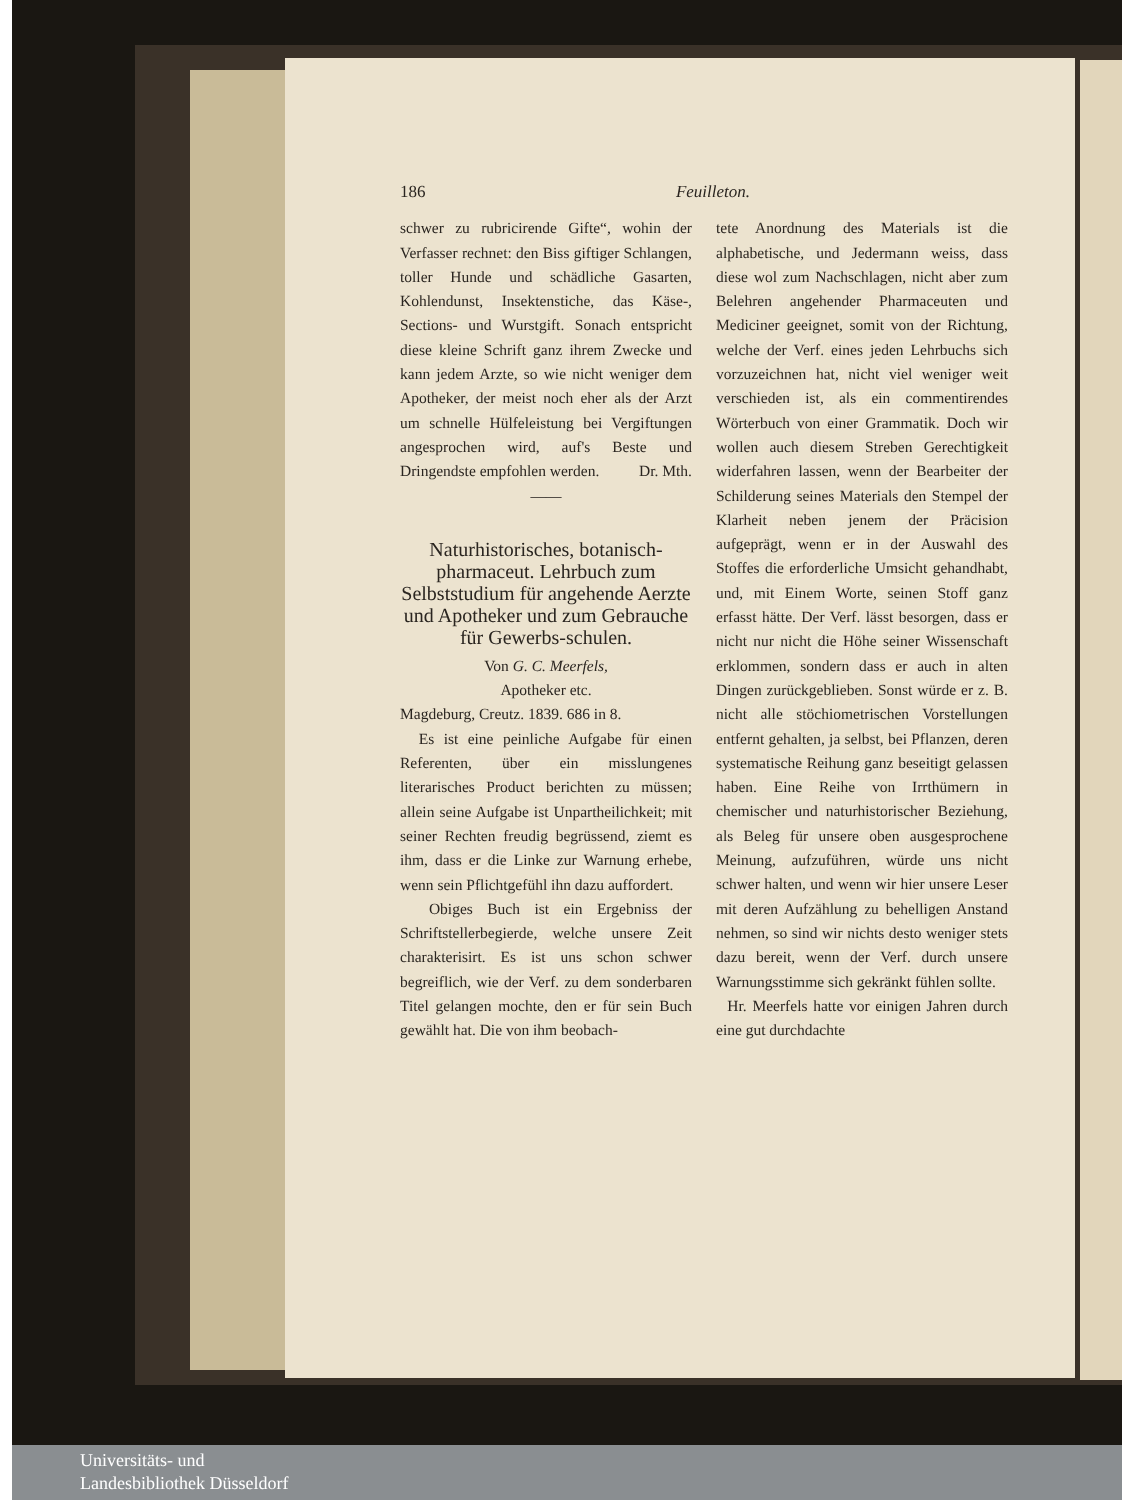186 Feuilleton.
schwer zu rubricirende Gifte“, wohin der Verfasser rechnet: den Biss giftiger Schlangen, toller Hunde und schädliche Gasarten, Kohlendunst, Insektenstiche, das Käse-, Sections- und Wurstgift. Sonach entspricht diese kleine Schrift ganz ihrem Zwecke und kann jedem Arzte, so wie nicht weniger dem Apotheker, der meist noch eher als der Arzt um schnelle Hülfeleistung bei Vergiftungen angesprochen wird, auf's Beste und Dringendste empfohlen werden. Dr. Mth.
——
Naturhistorisches, botanisch-pharmaceut. Lehrbuch zum Selbststudium für angehende Aerzte und Apotheker und zum Gebrauche für Gewerbs-schulen.
Von G. C. Meerfels,
Apotheker etc.
Magdeburg, Creutz. 1839. 686 in 8.
Es ist eine peinliche Aufgabe für einen Referenten, über ein misslungenes literarisches Product berichten zu müssen; allein seine Aufgabe ist Unpartheilichkeit; mit seiner Rechten freudig begrüssend, ziemt es ihm, dass er die Linke zur Warnung erhebe, wenn sein Pflichtgefühl ihn dazu auffordert.
Obiges Buch ist ein Ergebniss der Schriftstellerbegierde, welche unsere Zeit charakterisirt. Es ist uns schon schwer begreiflich, wie der Verf. zu dem sonderbaren Titel gelangen mochte, den er für sein Buch gewählt hat. Die von ihm beobach-
tete Anordnung des Materials ist die alphabetische, und Jedermann weiss, dass diese wol zum Nachschlagen, nicht aber zum Belehren angehender Pharmaceuten und Mediciner geeignet, somit von der Richtung, welche der Verf. eines jeden Lehrbuchs sich vorzuzeichnen hat, nicht viel weniger weit verschieden ist, als ein commentirendes Wörterbuch von einer Grammatik. Doch wir wollen auch diesem Streben Gerechtigkeit widerfahren lassen, wenn der Bearbeiter der Schilderung seines Materials den Stempel der Klarheit neben jenem der Präcision aufgeprägt, wenn er in der Auswahl des Stoffes die erforderliche Umsicht gehandhabt, und, mit Einem Worte, seinen Stoff ganz erfasst hätte. Der Verf. lässt besorgen, dass er nicht nur nicht die Höhe seiner Wissenschaft erklommen, sondern dass er auch in alten Dingen zurückgeblieben. Sonst würde er z. B. nicht alle stöchiometrischen Vorstellungen entfernt gehalten, ja selbst, bei Pflanzen, deren systematische Reihung ganz beseitigt gelassen haben. Eine Reihe von Irrthümern in chemischer und naturhistorischer Beziehung, als Beleg für unsere oben ausgesprochene Meinung, aufzuführen, würde uns nicht schwer halten, und wenn wir hier unsere Leser mit deren Aufzählung zu behelligen Anstand nehmen, so sind wir nichts desto weniger stets dazu bereit, wenn der Verf. durch unsere Warnungsstimme sich gekränkt fühlen sollte.
Hr. Meerfels hatte vor einigen Jahren durch eine gut durchdachte
Universitäts- und
Landesbibliothek Düsseldorf